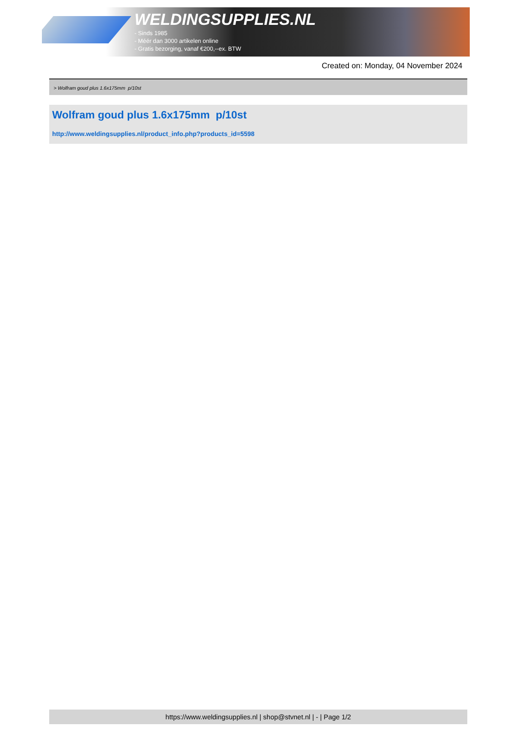WELDINGSUPPLIES.NL
- Sinds 1985
- Méér dan 3000 artikelen online
- Gratis bezorging, vanaf €200,--ex. BTW
Created on: Monday, 04 November 2024
> Wolfram goud plus 1.6x175mm p/10st
Wolfram goud plus 1.6x175mm p/10st
http://www.weldingsupplies.nl/product_info.php?products_id=5598
https://www.weldingsupplies.nl | shop@stvnet.nl | - | Page 1/2